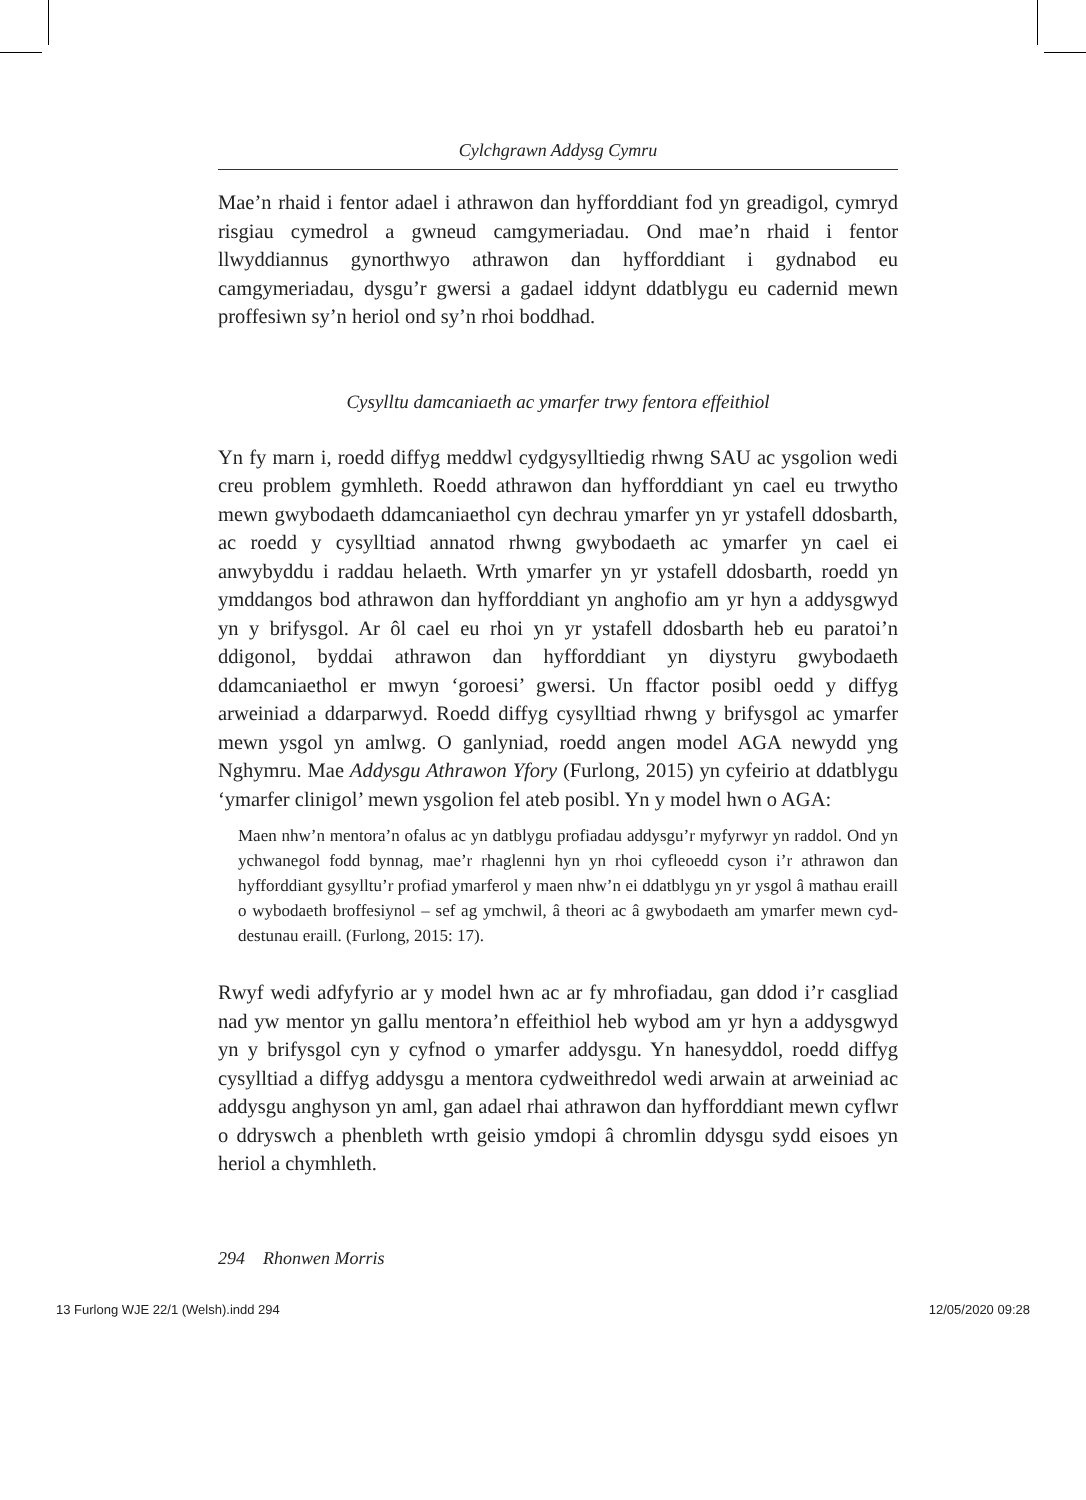Cylchgrawn Addysg Cymru
Mae’n rhaid i fentor adael i athrawon dan hyfforddiant fod yn greadigol, cymryd risgiau cymedrol a gwneud camgymeriadau. Ond mae’n rhaid i fentor llwyddiannus gynorthwyo athrawon dan hyfforddiant i gydnabod eu camgymeriadau, dysgu’r gwersi a gadael iddynt ddatblygu eu cadernid mewn proffesiwn sy’n heriol ond sy’n rhoi boddhad.
Cysylltu damcaniaeth ac ymarfer trwy fentora effeithiol
Yn fy marn i, roedd diffyg meddwl cydgysylltiedig rhwng SAU ac ysgolion wedi creu problem gymhleth. Roedd athrawon dan hyfforddiant yn cael eu trwytho mewn gwybodaeth ddamcaniaethol cyn dechrau ymarfer yn yr ystafell ddosbarth, ac roedd y cysylltiad annatod rhwng gwybodaeth ac ymarfer yn cael ei anwybyddu i raddau helaeth. Wrth ymarfer yn yr ystafell ddosbarth, roedd yn ymddangos bod athrawon dan hyfforddiant yn anghofio am yr hyn a addysgwyd yn y brifysgol. Ar ôl cael eu rhoi yn yr ystafell ddosbarth heb eu paratoi’n ddigonol, byddai athrawon dan hyfforddiant yn diystyru gwybodaeth ddamcaniaethol er mwyn ‘goroesi’ gwersi. Un ffactor posibl oedd y diffyg arweiniad a ddarparwyd. Roedd diffyg cysylltiad rhwng y brifysgol ac ymarfer mewn ysgol yn amlwg. O ganlyniad, roedd angen model AGA newydd yng Nghymru. Mae Addysgu Athrawon Yfory (Furlong, 2015) yn cyfeirio at ddatblygu ‘ymarfer clinigol’ mewn ysgolion fel ateb posibl. Yn y model hwn o AGA:
Maen nhw’n mentora’n ofalus ac yn datblygu profiadau addysgu’r myfyrwyr yn raddol. Ond yn ychwanegol fodd bynnag, mae’r rhaglenni hyn yn rhoi cyfleoedd cyson i’r athrawon dan hyfforddiant gysylltu’r profiad ymarferol y maen nhw’n ei ddatblygu yn yr ysgol â mathau eraill o wybodaeth broffesiynol – sef ag ymchwil, â theori ac â gwybodaeth am ymarfer mewn cyd-destunau eraill. (Furlong, 2015: 17).
Rwyf wedi adfyfyrio ar y model hwn ac ar fy mhrofiadau, gan ddod i’r casgliad nad yw mentor yn gallu mentora’n effeithiol heb wybod am yr hyn a addysgwyd yn y brifysgol cyn y cyfnod o ymarfer addysgu. Yn hanesyddol, roedd diffyg cysylltiad a diffyg addysgu a mentora cydweithredol wedi arwain at arweiniad ac addysgu anghyson yn aml, gan adael rhai athrawon dan hyfforddiant mewn cyflwr o ddryswch a phenbleth wrth geisio ymdopi â chromlin ddysgu sydd eisoes yn heriol a chymhleth.
294 Rhonwen Morris
13 Furlong WJE 22/1 (Welsh).indd 294 12/05/2020 09:28